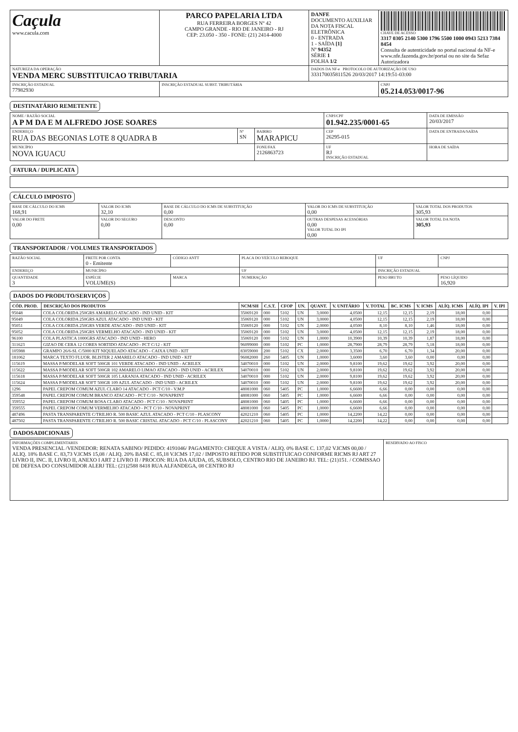| Caçula www.cacula.com | PARCO PAPELARIA LTDA RUA FERREIRA BORGES Nº 42 CAMPO GRANDE - RIO DE JANEIRO - RJ CEP: 23.050 - 350 - FONE: (21) 2414-4000 | DANFE DOCUMENTO AUXILIAR DA NOTA FISCAL ELETRÔNICA 0 - ENTRADA 1 - SAÍDA [1] Nº 94352 SÉRIE 1 FOLHA 1/2 | CHAVE DE ACESSO 3317 0305 2140 5300 1796 5500 1000 0943 5213 7384 8454 Consulta de autenticidade no portal nacional da NF-e www.nfe.fazenda.gov.br/portal ou no site da Sefaz Autorizadora |
| NATUREZA DA OPERAÇÃO VENDA MERC SUBSTITUICAO TRIBUTARIA | | DADOS DA NF-e PROTOCOLO DE AUTORIZAÇÃO DE USO 333170035811526 20/03/2017 14:19:51-03:00 | |
| INSCRIÇÃO ESTADUAL 77982930 | INSCRIÇÃO ESTADUAL SUBST. TRIBUTÁRIA | | CNPJ 05.214.053/0017-96 |
DESTINATÁRIO REMETENTE
| NOME / RAZÃO SOCIAL A P M DA E M ALFREDO JOSE SOARES | | | CNPJ/CPF 01.942.235/0001-65 | DATA DE EMISSÃO 20/03/2017 |
| ENDEREÇO RUA DAS BEGONIAS LOTE 8 QUADRA B | Nº SN | BAIRRO MARAPICU | CEP 26295-015 | DATA DE ENTRADA/SAÍDA |
| MUNICÍPIO NOVA IGUACU | | FONE/FAX 2126863723 | UF RJ INSCRIÇÃO ESTADUAL | HORA DE SAÍDA |
FATURA / DUPLICATA CÁLCULO IMPOSTO
| BASE DE CÁLCULO DO ICMS 168,91 | VALOR DO ICMS 32,10 | BASE DE CÁLCULO DO ICMS DE SUBSTITUIÇÃO 0,00 | VALOR DO ICMS DE SUBSTITUIÇÃO 0,00 | VALOR TOTAL DOS PRODUTOS 305,93 |
| VALOR DO FRETE 0,00 | VALOR DO SEGURO 0,00 | DESCONTO 0,00 | OUTRAS DESPESAS ACESSÓRIAS 0,00 VALOR TOTAL DO IPI 0,00 | VALOR TOTAL DA NOTA 305,93 |
TRANSPORTADOR / VOLUMES TRANSPORTADOS
| RAZÃO SOCIAL | FRETE POR CONTA 0 - Emitente | CÓDIGO ANTT | PLACA DO VEÍCULO REBOQUE | UF | CNPJ |
| ENDEREÇO | MUNICÍPIO | | UF | INSCRIÇÃO ESTADUAL | |
| QUANTIDADE 3 | ESPÉCIE VOLUME(S) | MARCA | NUMERAÇÃO | PESO BRUTO | PESO LÍQUIDO 16,920 |
DADOS DO PRODUTO/SERVIÇOS
| CÓD. PROD. | DESCRIÇÃO DOS PRODUTOS | NCM/SH | C.S.T. | CFOP | UN. | QUANT. | V. UNITÁRIO | V. TOTAL | BC. ICMS | V. ICMS | ALÍQ. ICMS | ALÍQ. IPI | V. IPI |
| --- | --- | --- | --- | --- | --- | --- | --- | --- | --- | --- | --- | --- | --- |
| 95048 | COLA COLORIDA 250GRS AMARELO ATACADO - IND UNID - KIT | 35069120 | 000 | 5102 | UN | 3,0000 | 4,0500 | 12,15 | 12,15 | 2,19 | 18,00 | 0,00 | |
| 95049 | COLA COLORIDA 250GRS AZUL ATACADO - IND UNID - KIT | 35069120 | 000 | 5102 | UN | 3,0000 | 4,0500 | 12,15 | 12,15 | 2,19 | 18,00 | 0,00 | |
| 95051 | COLA COLORIDA 250GRS VERDE ATACADO - IND UNID - KIT | 35069120 | 000 | 5102 | UN | 2,0000 | 4,0500 | 8,10 | 8,10 | 1,46 | 18,00 | 0,00 | |
| 95052 | COLA COLORIDA 250GRS VERMELHO ATACADO - IND UNID - KIT | 35069120 | 000 | 5102 | UN | 3,0000 | 4,0500 | 12,15 | 12,15 | 2,19 | 18,00 | 0,00 | |
| 96100 | COLA PLASTICA 1000GRS ATACADO - IND UNID - HERO | 35069120 | 000 | 5102 | UN | 1,0000 | 10,3900 | 10,39 | 10,39 | 1,87 | 18,00 | 0,00 | |
| 311623 | GIZAO DE CERA 12 CORES SORTIDO ATACADO - PCT C/12 - KIT | 96099000 | 000 | 5102 | PC | 1,0000 | 28,7900 | 28,79 | 28,79 | 5,18 | 18,00 | 0,00 | |
| 105988 | GRAMPO 26/6-SL C/5000 KIT NIQUELADO ATACADO - CAIXA UNID - KIT | 83059000 | 200 | 5102 | CX | 2,0000 | 3,3500 | 6,70 | 6,70 | 1,34 | 20,00 | 0,00 | |
| 181062 | MARCA TEXTO FLUOR. BLISTER 2 AMARELO ATACADO - IND UNID - KIT | 96082000 | 260 | 5405 | UN | 1,0000 | 3,6000 | 3,60 | 3,60 | 0,00 | 0,00 | 0,00 | |
| 115619 | MASSA P/MODELAR SOFT 500GR 101 VERDE ATACADO - IND UNID - ACRILEX | 34070010 | 000 | 5102 | UN | 2,0000 | 9,8100 | 19,62 | 19,62 | 3,92 | 20,00 | 0,00 | |
| 115622 | MASSA P/MODELAR SOFT 500GR 102 AMARELO LIMAO ATACADO - IND UNID - ACRILEX | 34070010 | 000 | 5102 | UN | 2,0000 | 9,8100 | 19,62 | 19,62 | 3,92 | 20,00 | 0,00 | |
| 115618 | MASSA P/MODELAR SOFT 500GR 105 LARANJA ATACADO - IND UNID - ACRILEX | 34070010 | 000 | 5102 | UN | 2,0000 | 9,8100 | 19,62 | 19,62 | 3,92 | 20,00 | 0,00 | |
| 115624 | MASSA P/MODELAR SOFT 500GR 109 AZUL ATACADO - IND UNID - ACRILEX | 34070010 | 000 | 5102 | UN | 2,0000 | 9,8100 | 19,62 | 19,62 | 3,92 | 20,00 | 0,00 | |
| 1296 | PAPEL CREPOM COMUM AZUL CLARO 14 ATACADO - PCT C/10 - V.M.P | 48081000 | 060 | 5405 | PC | 1,0000 | 6,6600 | 6,66 | 0,00 | 0,00 | 0,00 | 0,00 | |
| 359548 | PAPEL CREPOM COMUM BRANCO ATACADO - PCT C/10 - NOVAPRINT | 48081000 | 060 | 5405 | PC | 1,0000 | 6,6600 | 6,66 | 0,00 | 0,00 | 0,00 | 0,00 | |
| 359552 | PAPEL CREPOM COMUM ROSA CLARO ATACADO - PCT C/10 - NOVAPRINT | 48081000 | 060 | 5405 | PC | 1,0000 | 6,6600 | 6,66 | 0,00 | 0,00 | 0,00 | 0,00 | |
| 359555 | PAPEL CREPOM COMUM VERMELHO ATACADO - PCT C/10 - NOVAPRINT | 48081000 | 060 | 5405 | PC | 1,0000 | 6,6600 | 6,66 | 0,00 | 0,00 | 0,00 | 0,00 | |
| 487496 | PASTA TRANSPARENTE C/TRILHO R. 500 BASIC AZUL ATACADO - PCT C/10 - PLASCONY | 42021210 | 060 | 5405 | PC | 1,0000 | 14,2200 | 14,22 | 0,00 | 0,00 | 0,00 | 0,00 | |
| 487502 | PASTA TRANSPARENTE C/TRILHO R. 500 BASIC CRISTAL ATACADO - PCT C/10 - PLASCONY | 42021210 | 060 | 5405 | PC | 1,0000 | 14,2200 | 14,22 | 0,00 | 0,00 | 0,00 | 0,00 | |
DADOSADICIONAIS
| INFORMAÇÕES COMPLEMENTARES VENDA PRESENCIAL /VENDEDOR: RENATA SABINO/ PEDIDO: 4191046/ PAGAMENTO: CHEQUE A VISTA / ALIQ. 0% BASE C. 137,02 V.ICMS 00,00 / ALIQ. 18% BASE C. 83,73 V.ICMS 15,08 / ALIQ. 20% BASE C. 85,18 V.ICMS 17,02 / IMPOSTO RETIDO POR SUBSTITUICAO CONFORME RICMS RJ ART 27 LIVRO II, INC. II, LIVRO II, ANEXO I ART 2 LIVRO II / PROCON: RUA DA AJUDA, 05, SUBSOLO, CENTRO RIO DE JANEIRO RJ. TEL: (21)151. / COMISSAO DE DEFESA DO CONSUMIDOR ALERJ TEL: (21)2588 8418 RUA ALFANDEGA, 08 CENTRO RJ | RESERVADO AO FISCO |